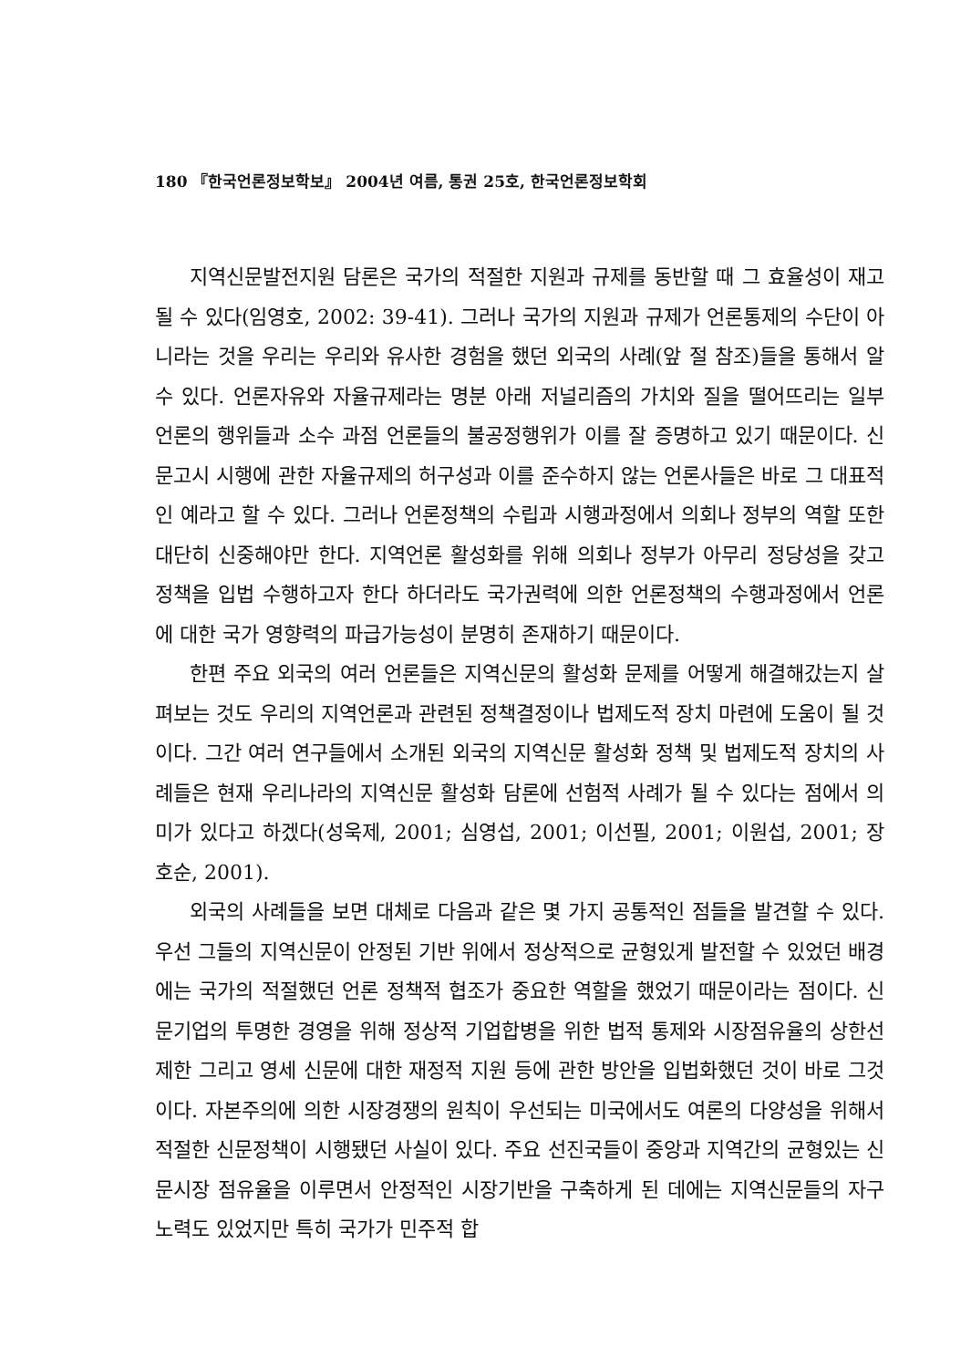180 『한국언론정보학보』 2004년 여름, 통권 25호, 한국언론정보학회
지역신문발전지원 담론은 국가의 적절한 지원과 규제를 동반할 때 그 효율성이 재고될 수 있다(임영호, 2002: 39-41). 그러나 국가의 지원과 규제가 언론통제의 수단이 아니라는 것을 우리는 우리와 유사한 경험을 했던 외국의 사례(앞 절 참조)들을 통해서 알 수 있다. 언론자유와 자율규제라는 명분 아래 저널리즘의 가치와 질을 떨어뜨리는 일부 언론의 행위들과 소수 과점 언론들의 불공정행위가 이를 잘 증명하고 있기 때문이다. 신문고시 시행에 관한 자율규제의 허구성과 이를 준수하지 않는 언론사들은 바로 그 대표적인 예라고 할 수 있다. 그러나 언론정책의 수립과 시행과정에서 의회나 정부의 역할 또한 대단히 신중해야만 한다. 지역언론 활성화를 위해 의회나 정부가 아무리 정당성을 갖고 정책을 입법 수행하고자 한다 하더라도 국가권력에 의한 언론정책의 수행과정에서 언론에 대한 국가 영향력의 파급가능성이 분명히 존재하기 때문이다.
한편 주요 외국의 여러 언론들은 지역신문의 활성화 문제를 어떻게 해결해갔는지 살펴보는 것도 우리의 지역언론과 관련된 정책결정이나 법제도적 장치 마련에 도움이 될 것이다. 그간 여러 연구들에서 소개된 외국의 지역신문 활성화 정책 및 법제도적 장치의 사례들은 현재 우리나라의 지역신문 활성화 담론에 선험적 사례가 될 수 있다는 점에서 의미가 있다고 하겠다(성욱제, 2001; 심영섭, 2001; 이선필, 2001; 이원섭, 2001; 장호순, 2001).
외국의 사례들을 보면 대체로 다음과 같은 몇 가지 공통적인 점들을 발견할 수 있다. 우선 그들의 지역신문이 안정된 기반 위에서 정상적으로 균형있게 발전할 수 있었던 배경에는 국가의 적절했던 언론 정책적 협조가 중요한 역할을 했었기 때문이라는 점이다. 신문기업의 투명한 경영을 위해 정상적 기업합병을 위한 법적 통제와 시장점유율의 상한선 제한 그리고 영세 신문에 대한 재정적 지원 등에 관한 방안을 입법화했던 것이 바로 그것이다. 자본주의에 의한 시장경쟁의 원칙이 우선되는 미국에서도 여론의 다양성을 위해서 적절한 신문정책이 시행됐던 사실이 있다. 주요 선진국들이 중앙과 지역간의 균형있는 신문시장 점유율을 이루면서 안정적인 시장기반을 구축하게 된 데에는 지역신문들의 자구노력도 있었지만 특히 국가가 민주적 합